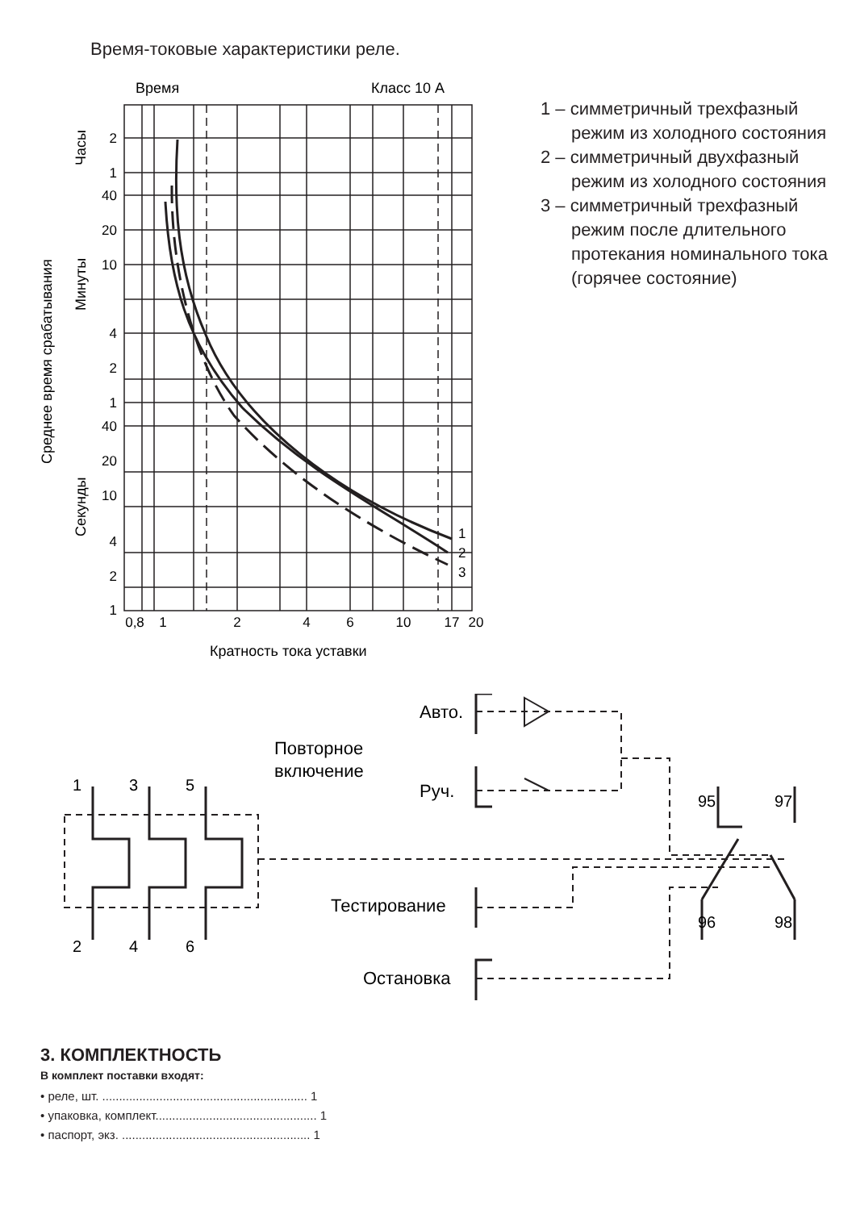Время-токовые характеристики реле.
Время
Класс 10 А
1
2
3
2
1
40
20
10
4
2
1
40
20
10
4
2
1
0,8
1
2
4
6
10
17
20
Кратность тока уставки
Среднее время срабатывания
Часы
Минуты
Секунды
1 – симметричный трехфазный режим из холодного состояния
2 – симметричный двухфазный режим из холодного состояния
3 – симметричный трехфазный режим после длительного протекания номинального тока (горячее состояние)
Авто.
Повторное
включение
Руч.
Тестирование
Остановка
1
3
5
2
4
6
95
97
96
98
3. КОМПЛЕКТНОСТЬ
В комплект поставки входят:
• реле, шт. ............................................................. 1
• упаковка, комплект................................................ 1
• паспорт, экз. ........................................................ 1